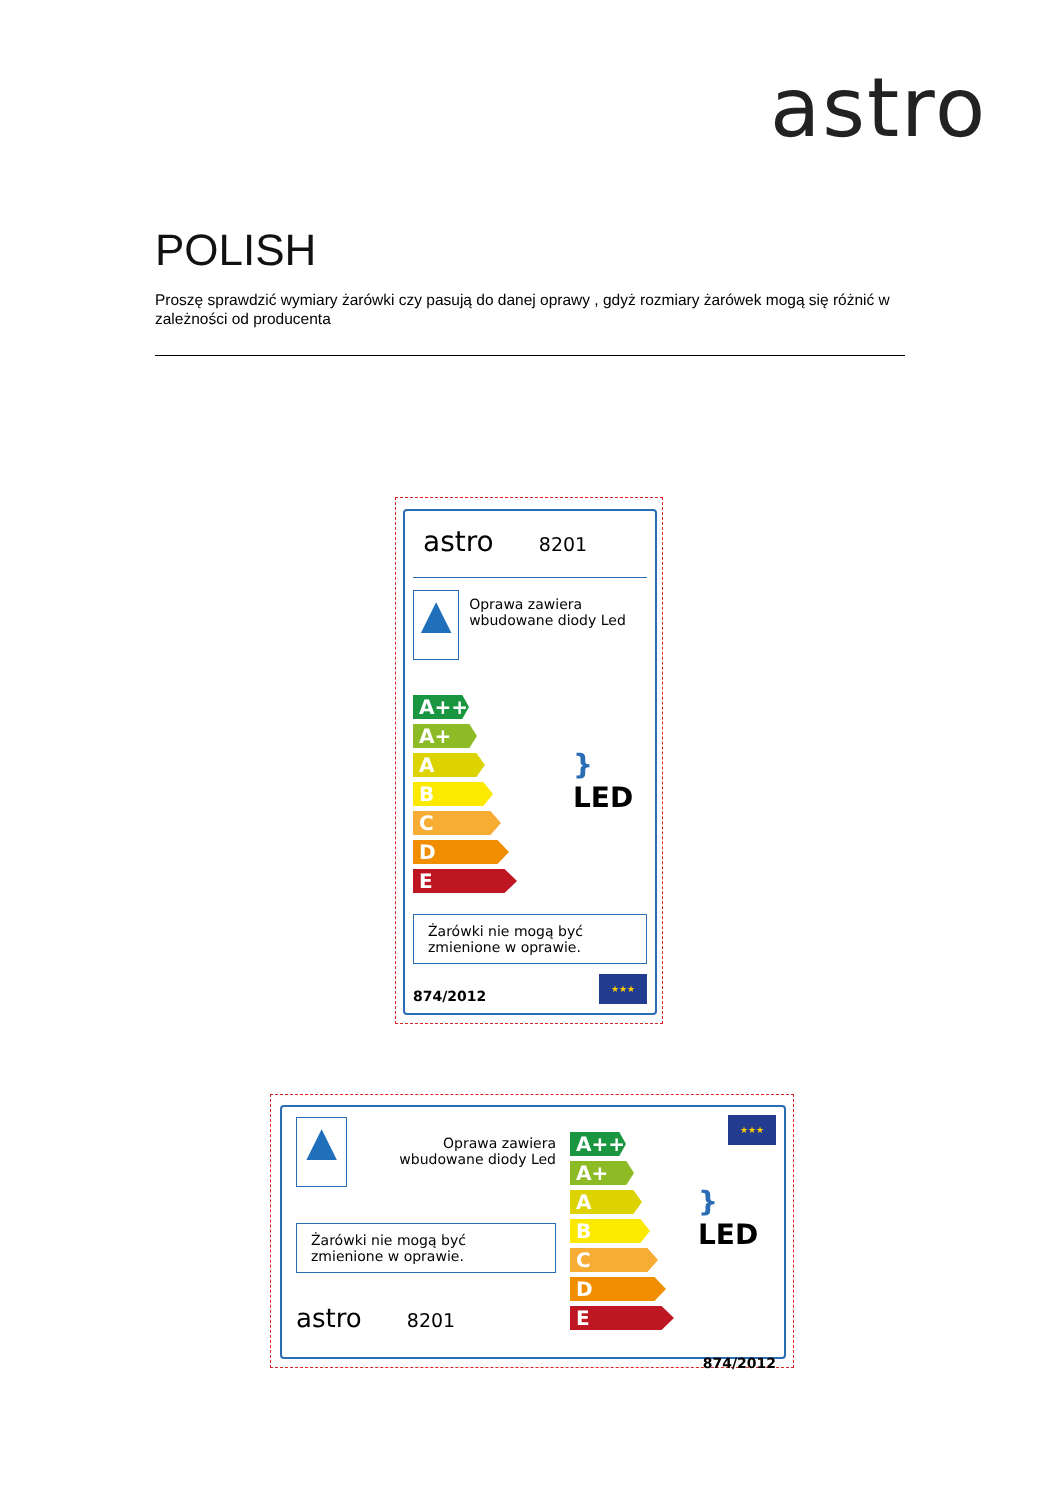astro
POLISH
Proszę sprawdzić wymiary żarówki czy pasują do danej oprawy , gdyż rozmiary żarówek mogą się różnić w zależności od producenta
astro 8201
▲
Oprawa zawiera wbudowane diody Led
A++
A+
A
B
C
D
E
} LED
Żarówki nie mogą być zmienione w oprawie.
874/2012
★★★
▲
Oprawa zawiera wbudowane diody Led
Żarówki nie mogą być zmienione w oprawie.
astro 8201
A++
A+
A
B
C
D
E
★★★
} LED
874/2012